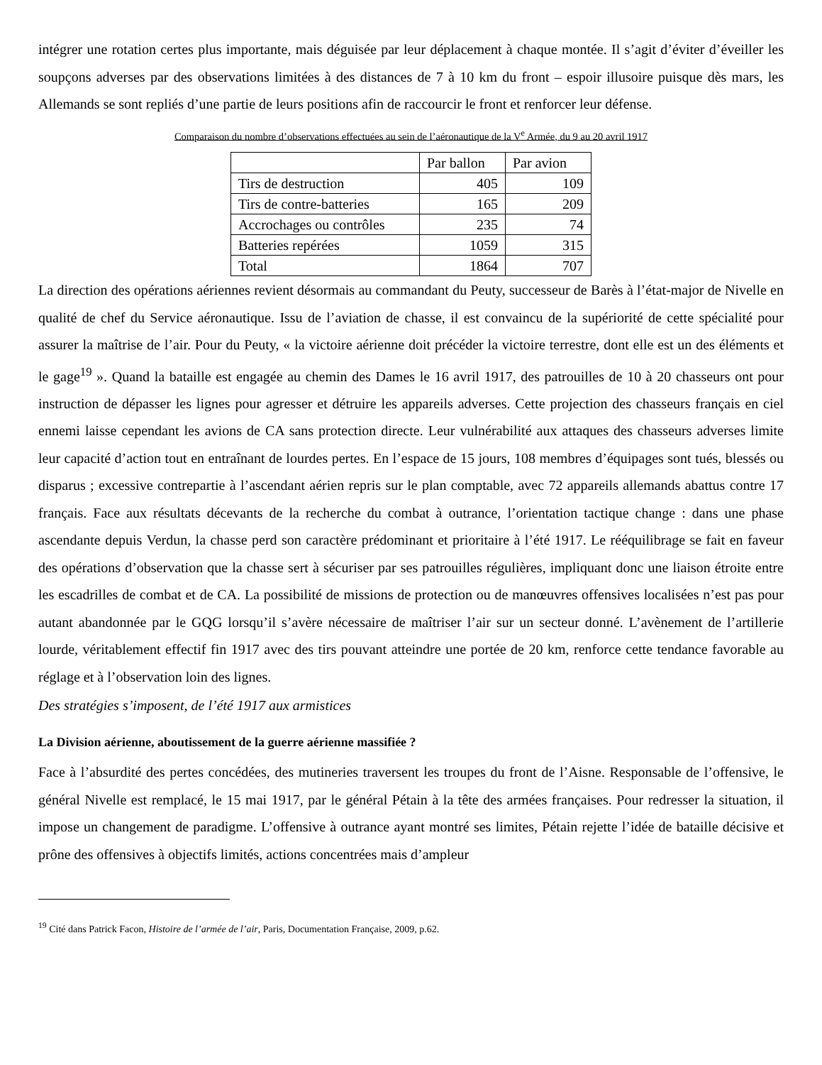intégrer une rotation certes plus importante, mais déguisée par leur déplacement à chaque montée. Il s’agit d’éviter d’éveiller les soupçons adverses par des observations limitées à des distances de 7 à 10 km du front – espoir illusoire puisque dès mars, les Allemands se sont repliés d’une partie de leurs positions afin de raccourcir le front et renforcer leur défense.
Comparaison du nombre d’observations effectuées au sein de l’aéronautique de la V<sup>e</sup> Armée, du 9 au 20 avril 1917
| | Par ballon | Par avion |
| Tirs de destruction | 405 | 109 |
| Tirs de contre-batteries | 165 | 209 |
| Accrochages ou contrôles | 235 | 74 |
| Batteries repérées | 1059 | 315 |
| Total | 1864 | 707 |
La direction des opérations aériennes revient désormais au commandant du Peuty, successeur de Barès à l’état-major de Nivelle en qualité de chef du Service aéronautique. Issu de l’aviation de chasse, il est convaincu de la supériorité de cette spécialité pour assurer la maîtrise de l’air. Pour du Peuty, « la victoire aérienne doit précéder la victoire terrestre, dont elle est un des éléments et le gage<sup>19</sup> ». Quand la bataille est engagée au chemin des Dames le 16 avril 1917, des patrouilles de 10 à 20 chasseurs ont pour instruction de dépasser les lignes pour agresser et détruire les appareils adverses. Cette projection des chasseurs français en ciel ennemi laisse cependant les avions de CA sans protection directe. Leur vulnérabilité aux attaques des chasseurs adverses limite leur capacité d’action tout en entraînant de lourdes pertes. En l’espace de 15 jours, 108 membres d’équipages sont tués, blessés ou disparus ; excessive contrepartie à l’ascendant aérien repris sur le plan comptable, avec 72 appareils allemands abattus contre 17 français. Face aux résultats décevants de la recherche du combat à outrance, l’orientation tactique change : dans une phase ascendante depuis Verdun, la chasse perd son caractère prédominant et prioritaire à l’été 1917. Le rééquilibrage se fait en faveur des opérations d’observation que la chasse sert à sécuriser par ses patrouilles régulières, impliquant donc une liaison étroite entre les escadrilles de combat et de CA. La possibilité de missions de protection ou de manœuvres offensives localisées n’est pas pour autant abandonnée par le GQG lorsqu’il s’avère nécessaire de maîtriser l’air sur un secteur donné. L’avènement de l’artillerie lourde, véritablement effectif fin 1917 avec des tirs pouvant atteindre une portée de 20 km, renforce cette tendance favorable au réglage et à l’observation loin des lignes.
Des stratégies s’imposent, de l’été 1917 aux armistices
La Division aérienne, aboutissement de la guerre aérienne massifiée ?
Face à l’absurdité des pertes concédées, des mutineries traversent les troupes du front de l’Aisne. Responsable de l’offensive, le général Nivelle est remplacé, le 15 mai 1917, par le général Pétain à la tête des armées françaises. Pour redresser la situation, il impose un changement de paradigme. L’offensive à outrance ayant montré ses limites, Pétain rejette l’idée de bataille décisive et prône des offensives à objectifs limités, actions concentrées mais d’ampleur
<sup>19</sup> Cité dans Patrick Facon, Histoire de l’armée de l’air, Paris, Documentation Française, 2009, p.62.